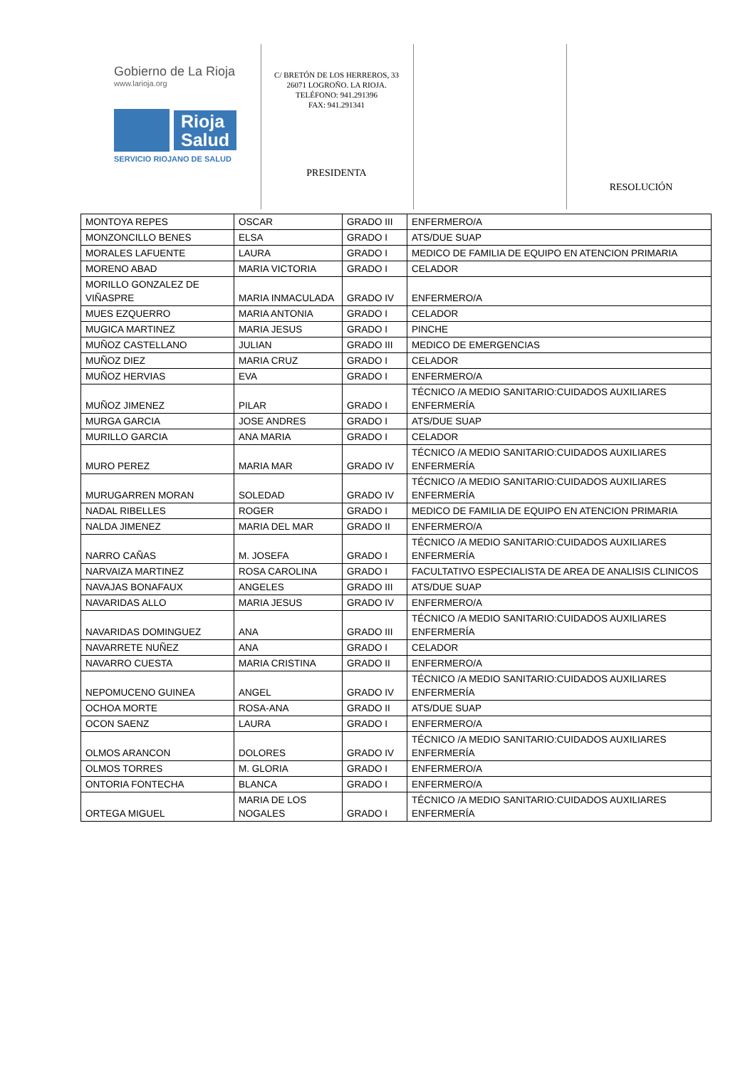Gobierno de La Rioja
www.larioja.org
Rioja
Salud
SERVICIO RIOJANO DE SALUD
C/ BRETÓN DE LOS HERREROS, 33
26071 LOGROÑO. LA RIOJA.
TELÉFONO: 941.291396
FAX: 941.291341
PRESIDENTA
RESOLUCIÓN
| MONTOYA REPES | OSCAR | GRADO III | ENFERMERO/A |
| MONZONCILLO BENES | ELSA | GRADO I | ATS/DUE SUAP |
| MORALES LAFUENTE | LAURA | GRADO I | MEDICO DE FAMILIA DE EQUIPO EN ATENCION PRIMARIA |
| MORENO ABAD | MARIA VICTORIA | GRADO I | CELADOR |
| MORILLO GONZALEZ DE VIÑASPRE | MARIA INMACULADA | GRADO IV | ENFERMERO/A |
| MUES EZQUERRO | MARIA ANTONIA | GRADO I | CELADOR |
| MUGICA MARTINEZ | MARIA JESUS | GRADO I | PINCHE |
| MUÑOZ CASTELLANO | JULIAN | GRADO III | MEDICO DE EMERGENCIAS |
| MUÑOZ DIEZ | MARIA CRUZ | GRADO I | CELADOR |
| MUÑOZ HERVIAS | EVA | GRADO I | ENFERMERO/A |
| MUÑOZ JIMENEZ | PILAR | GRADO I | TÉCNICO /A MEDIO SANITARIO:CUIDADOS AUXILIARES ENFERMERÍA |
| MURGA GARCIA | JOSE ANDRES | GRADO I | ATS/DUE SUAP |
| MURILLO GARCIA | ANA MARIA | GRADO I | CELADOR |
| MURO PEREZ | MARIA MAR | GRADO IV | TÉCNICO /A MEDIO SANITARIO:CUIDADOS AUXILIARES ENFERMERÍA |
| MURUGARREN MORAN | SOLEDAD | GRADO IV | TÉCNICO /A MEDIO SANITARIO:CUIDADOS AUXILIARES ENFERMERÍA |
| NADAL RIBELLES | ROGER | GRADO I | MEDICO DE FAMILIA DE EQUIPO EN ATENCION PRIMARIA |
| NALDA JIMENEZ | MARIA DEL MAR | GRADO II | ENFERMERO/A |
| NARRO CAÑAS | M. JOSEFA | GRADO I | TÉCNICO /A MEDIO SANITARIO:CUIDADOS AUXILIARES ENFERMERÍA |
| NARVAIZA MARTINEZ | ROSA CAROLINA | GRADO I | FACULTATIVO ESPECIALISTA DE AREA DE ANALISIS CLINICOS |
| NAVAJAS BONAFAUX | ANGELES | GRADO III | ATS/DUE SUAP |
| NAVARIDAS ALLO | MARIA JESUS | GRADO IV | ENFERMERO/A |
| NAVARIDAS DOMINGUEZ | ANA | GRADO III | TÉCNICO /A MEDIO SANITARIO:CUIDADOS AUXILIARES ENFERMERÍA |
| NAVARRETE NUÑEZ | ANA | GRADO I | CELADOR |
| NAVARRO CUESTA | MARIA CRISTINA | GRADO II | ENFERMERO/A |
| NEPOMUCENO GUINEA | ANGEL | GRADO IV | TÉCNICO /A MEDIO SANITARIO:CUIDADOS AUXILIARES ENFERMERÍA |
| OCHOA MORTE | ROSA-ANA | GRADO II | ATS/DUE SUAP |
| OCON SAENZ | LAURA | GRADO I | ENFERMERO/A |
| OLMOS ARANCON | DOLORES | GRADO IV | TÉCNICO /A MEDIO SANITARIO:CUIDADOS AUXILIARES ENFERMERÍA |
| OLMOS TORRES | M. GLORIA | GRADO I | ENFERMERO/A |
| ONTORIA FONTECHA | BLANCA | GRADO I | ENFERMERO/A |
| ORTEGA MIGUEL | MARIA DE LOS NOGALES | GRADO I | TÉCNICO /A MEDIO SANITARIO:CUIDADOS AUXILIARES ENFERMERÍA |